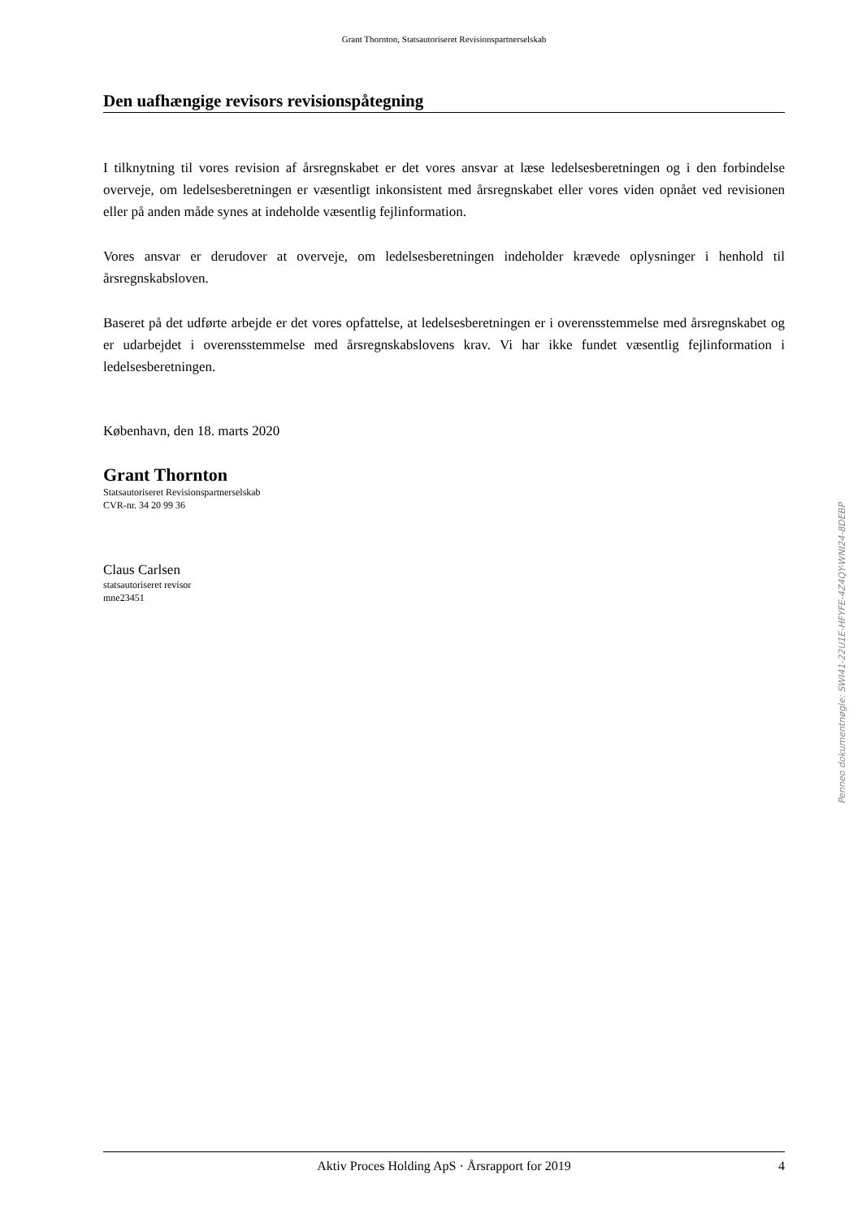Grant Thornton, Statsautoriseret Revisionspartnerselskab
Den uafhængige revisors revisionspåtegning
I tilknytning til vores revision af årsregnskabet er det vores ansvar at læse ledelsesberetningen og i den forbindelse overveje, om ledelsesberetningen er væsentligt inkonsistent med årsregnskabet eller vores viden opnået ved revisionen eller på anden måde synes at indeholde væsentlig fejlinformation.
Vores ansvar er derudover at overveje, om ledelsesberetningen indeholder krævede oplysninger i henhold til årsregnskabsloven.
Baseret på det udførte arbejde er det vores opfattelse, at ledelsesberetningen er i overensstemmelse med årsregnskabet og er udarbejdet i overensstemmelse med årsregnskabslovens krav. Vi har ikke fundet væsentlig fejlinformation i ledelsesberetningen.
København, den 18. marts 2020
Grant Thornton
Statsautoriseret Revisionspartnerselskab
CVR-nr. 34 20 99 36
Claus Carlsen
statsautoriseret revisor
mne23451
Aktiv Proces Holding ApS · Årsrapport for 2019 4
Penneo dokumentnøgle: SWI41-22U1E-HFYFE-4Z4QY-WNI24-8DEBP